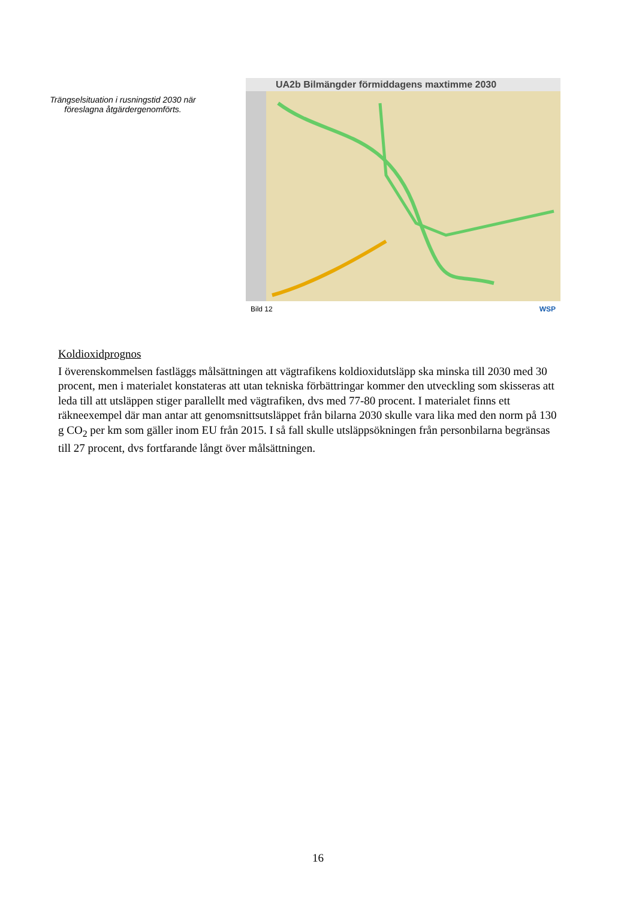Trängselsituation i rusningstid 2030 när
föreslagna åtgärdergenomförts.
UA2b Bilmängder förmiddagens maxtimme 2030
Bild 12 WSP
Koldioxidprognos
I överenskommelsen fastläggs målsättningen att vägtrafikens koldioxidutsläpp ska minska till 2030 med 30 procent, men i materialet konstateras att utan tekniska förbättringar kommer den utveckling som skisseras att leda till att utsläppen stiger parallellt med vägtrafiken, dvs med 77-80 procent. I materialet finns ett räkneexempel där man antar att genomsnittsutsläppet från bilarna 2030 skulle vara lika med den norm på 130 g CO<sub>2</sub> per km som gäller inom EU från 2015. I så fall skulle utsläppsökningen från personbilarna begränsas till 27 procent, dvs fortfarande långt över målsättningen.
16